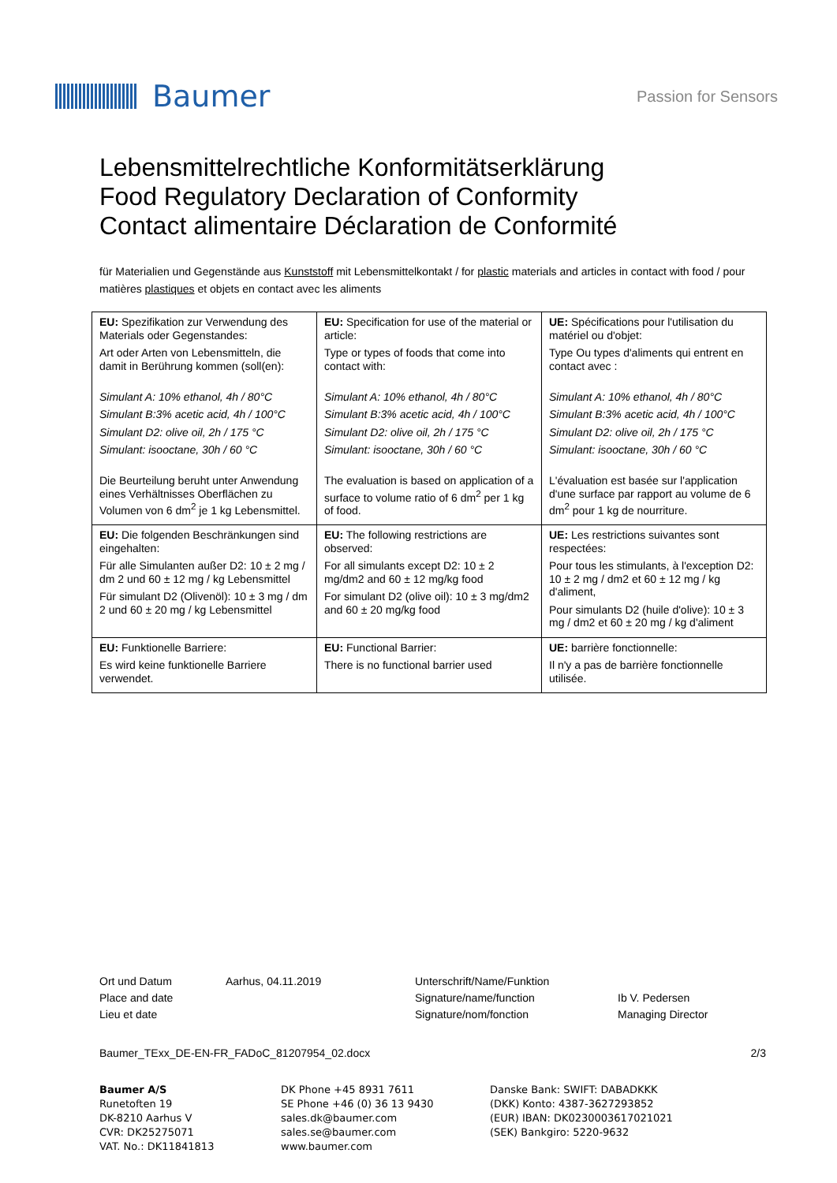Baumer
Passion for Sensors
Lebensmittelrechtliche Konformitätserklärung
Food Regulatory Declaration of Conformity
Contact alimentaire Déclaration de Conformité
für Materialien und Gegenstände aus Kunststoff mit Lebensmittelkontakt / for plastic materials and articles in contact with food / pour matières plastiques et objets en contact avec les aliments
| EU: Spezifikation zur Verwendung des Materials oder Gegenstandes: Art oder Arten von Lebensmitteln, die damit in Berührung kommen (soll(en): Simulant A: 10% ethanol, 4h / 80°C Simulant B:3% acetic acid, 4h / 100°C Simulant D2: olive oil, 2h / 175 °C Simulant: isooctane, 30h / 60 °C Die Beurteilung beruht unter Anwendung eines Verhältnisses Oberflächen zu Volumen von 6 dm<sup>2</sup> je 1 kg Lebensmittel. | EU: Specification for use of the material or article: Type or types of foods that come into contact with: Simulant A: 10% ethanol, 4h / 80°C Simulant B:3% acetic acid, 4h / 100°C Simulant D2: olive oil, 2h / 175 °C Simulant: isooctane, 30h / 60 °C The evaluation is based on application of a surface to volume ratio of 6 dm<sup>2</sup> per 1 kg of food. | UE: Spécifications pour l'utilisation du matériel ou d'objet: Type Ou types d'aliments qui entrent en contact avec : Simulant A: 10% ethanol, 4h / 80°C Simulant B:3% acetic acid, 4h / 100°C Simulant D2: olive oil, 2h / 175 °C Simulant: isooctane, 30h / 60 °C L'évaluation est basée sur l'application d'une surface par rapport au volume de 6 dm<sup>2</sup> pour 1 kg de nourriture. |
| EU: Die folgenden Beschränkungen sind eingehalten: Für alle Simulanten außer D2: 10 ± 2 mg / dm 2 und 60 ± 12 mg / kg Lebensmittel Für simulant D2 (Olivenöl): 10 ± 3 mg / dm 2 und 60 ± 20 mg / kg Lebensmittel | EU: The following restrictions are observed: For all simulants except D2: 10 ± 2 mg/dm2 and 60 ± 12 mg/kg food For simulant D2 (olive oil): 10 ± 3 mg/dm2 and 60 ± 20 mg/kg food | UE: Les restrictions suivantes sont respectées: Pour tous les stimulants, à l'exception D2: 10 ± 2 mg / dm2 et 60 ± 12 mg / kg d'aliment, Pour simulants D2 (huile d'olive): 10 ± 3 mg / dm2 et 60 ± 20 mg / kg d'aliment |
| EU: Funktionelle Barriere: Es wird keine funktionelle Barriere verwendet. | EU: Functional Barrier: There is no functional barrier used | UE: barrière fonctionnelle: Il n'y a pas de barrière fonctionnelle utilisée. |
Ort und Datum
Place and date
Lieu et date
Aarhus, 04.11.2019 Unterschrift/Name/Funktion
Signature/name/function
Signature/nom/fonction
Ib V. Pedersen
Managing Director
Baumer_TExx_DE-EN-FR_FADoC_81207954_02.docx 2/3
Baumer A/S
Runetoften 19
DK-8210 Aarhus V
CVR: DK25275071
VAT. No.: DK11841813
DK Phone +45 8931 7611
SE Phone +46 (0) 36 13 9430
sales.dk@baumer.com
sales.se@baumer.com
www.baumer.com
Danske Bank: SWIFT: DABADKKK
(DKK) Konto: 4387-3627293852
(EUR) IBAN: DK0230003617021021
(SEK) Bankgiro: 5220-9632